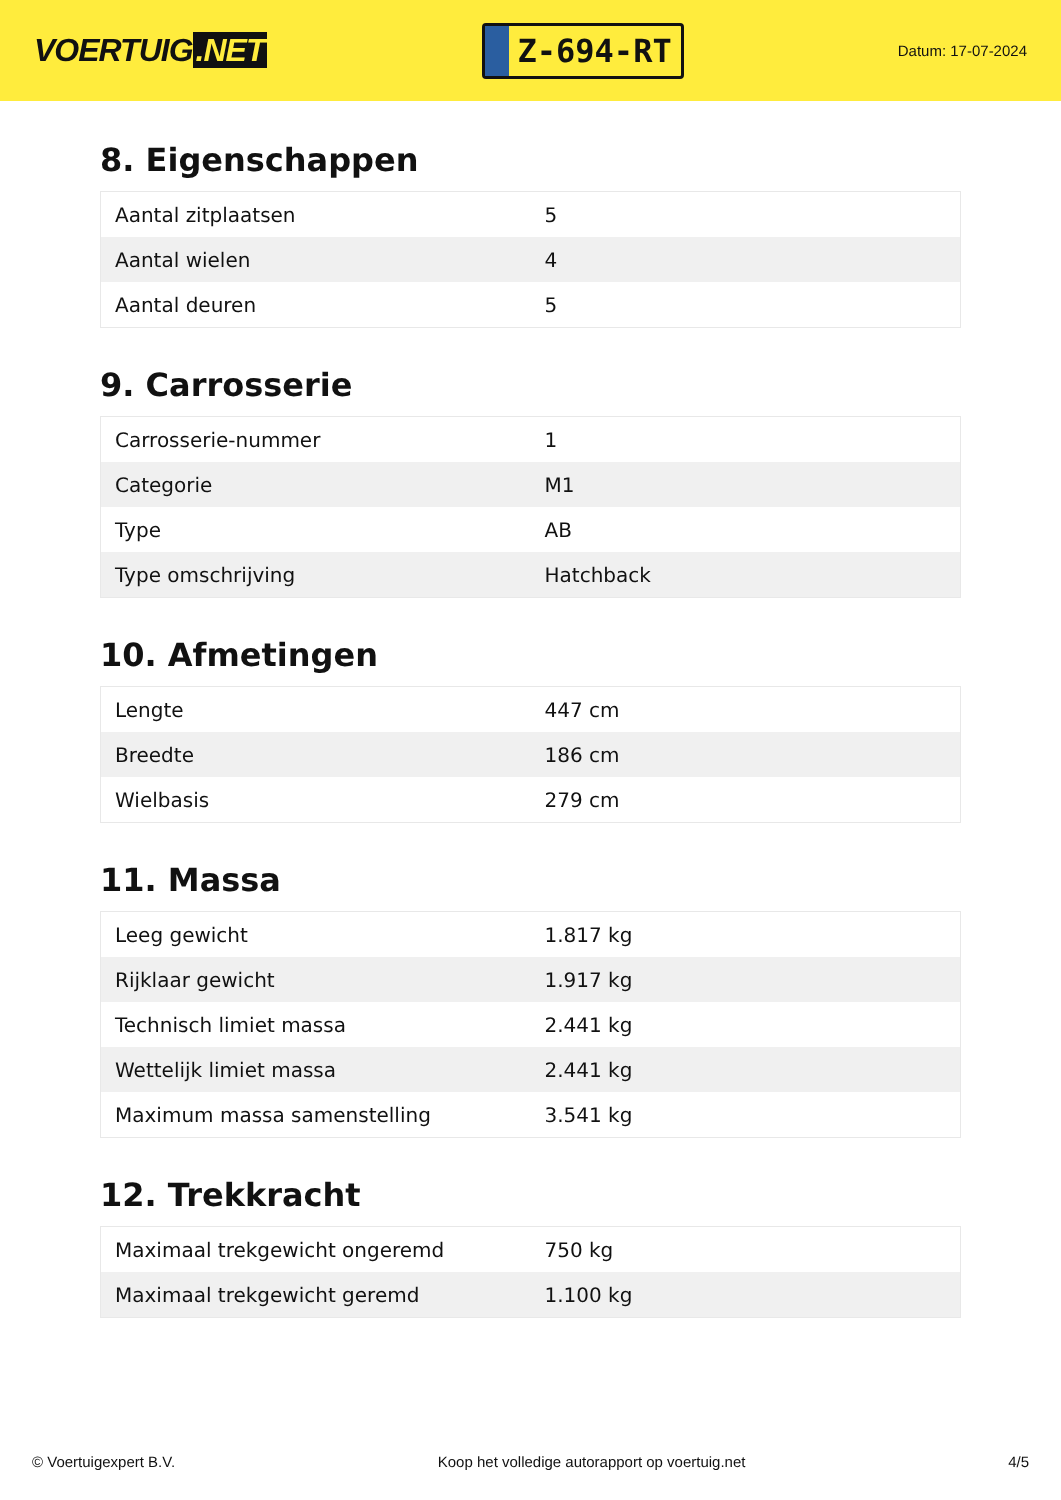VOERTUIG.NET
Z-694-RT
Datum: 17-07-2024
8. Eigenschappen
| Aantal zitplaatsen | 5 |
| Aantal wielen | 4 |
| Aantal deuren | 5 |
9. Carrosserie
| Carrosserie-nummer | 1 |
| Categorie | M1 |
| Type | AB |
| Type omschrijving | Hatchback |
10. Afmetingen
| Lengte | 447 cm |
| Breedte | 186 cm |
| Wielbasis | 279 cm |
11. Massa
| Leeg gewicht | 1.817 kg |
| Rijklaar gewicht | 1.917 kg |
| Technisch limiet massa | 2.441 kg |
| Wettelijk limiet massa | 2.441 kg |
| Maximum massa samenstelling | 3.541 kg |
12. Trekkracht
| Maximaal trekgewicht ongeremd | 750 kg |
| Maximaal trekgewicht geremd | 1.100 kg |
© Voertuigexpert B.V. Koop het volledige autorapport op voertuig.net 4/5